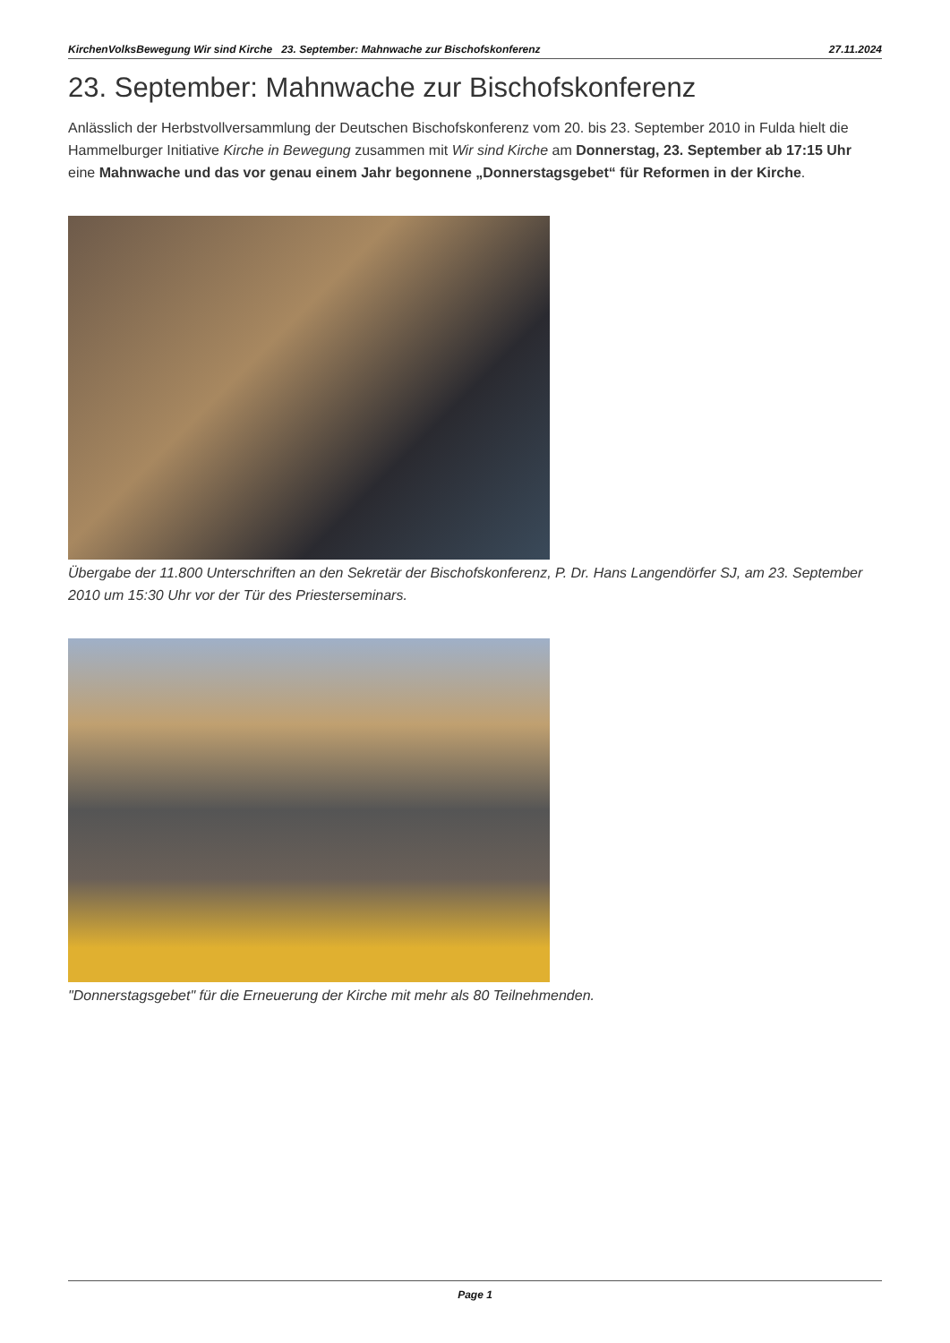KirchenVolksBewegung Wir sind Kirche 23. September: Mahnwache zur Bischofskonferenz 27.11.2024
23. September: Mahnwache zur Bischofskonferenz
Anlässlich der Herbstvollversammlung der Deutschen Bischofskonferenz vom 20. bis 23. September 2010 in Fulda hielt die Hammelburger Initiative Kirche in Bewegung zusammen mit Wir sind Kirche am Donnerstag, 23. September ab 17:15 Uhr eine Mahnwache und das vor genau einem Jahr begonnene „Donnerstagsgebet“ für Reformen in der Kirche.
Übergabe der 11.800 Unterschriften an den Sekretär der Bischofskonferenz, P. Dr. Hans Langendörfer SJ, am 23. September 2010 um 15:30 Uhr vor der Tür des Priesterseminars.
"Donnerstagsgebet" für die Erneuerung der Kirche mit mehr als 80 Teilnehmenden.
Page 1